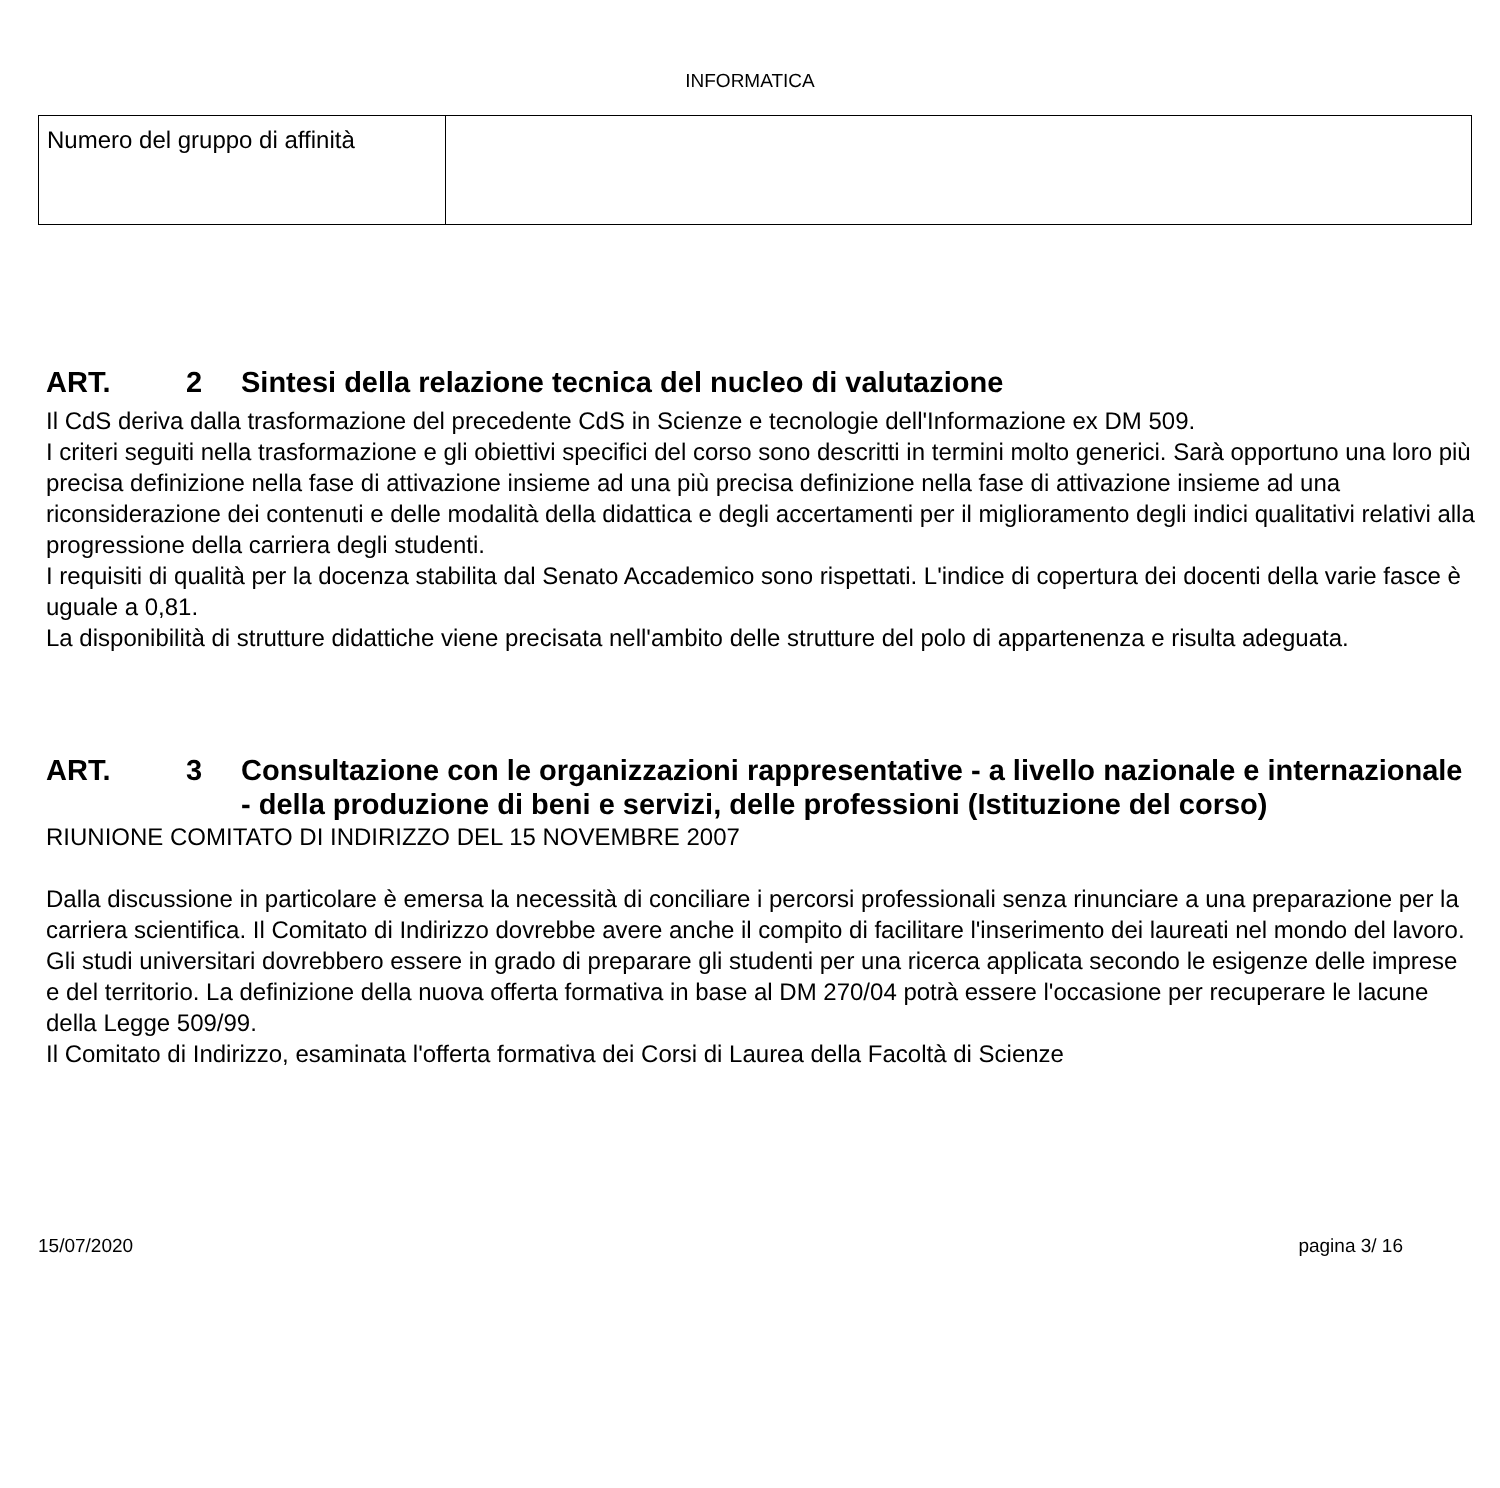INFORMATICA
| Numero del gruppo di affinità | |
ART. 2 Sintesi della relazione tecnica del nucleo di valutazione
Il CdS deriva dalla trasformazione del precedente CdS in Scienze e tecnologie dell'Informazione ex DM 509.
I criteri seguiti nella trasformazione e gli obiettivi specifici del corso sono descritti in termini molto generici. Sarà opportuno una loro più precisa definizione nella fase di attivazione insieme ad una più precisa definizione nella fase di attivazione insieme ad una riconsiderazione dei contenuti e delle modalità della didattica e degli accertamenti per il miglioramento degli indici qualitativi relativi alla progressione della carriera degli studenti.
I requisiti di qualità per la docenza stabilita dal Senato Accademico sono rispettati. L'indice di copertura dei docenti della varie fasce è uguale a 0,81.
La disponibilità di strutture didattiche viene precisata nell'ambito delle strutture del polo di appartenenza e risulta adeguata.
ART. 3 Consultazione con le organizzazioni rappresentative - a livello nazionale e internazionale - della produzione di beni e servizi, delle professioni (Istituzione del corso)
RIUNIONE COMITATO DI INDIRIZZO DEL 15 NOVEMBRE 2007
Dalla discussione in particolare è emersa la necessità di conciliare i percorsi professionali senza rinunciare a una preparazione per la carriera scientifica. Il Comitato di Indirizzo dovrebbe avere anche il compito di facilitare l'inserimento dei laureati nel mondo del lavoro. Gli studi universitari dovrebbero essere in grado di preparare gli studenti per una ricerca applicata secondo le esigenze delle imprese e del territorio. La definizione della nuova offerta formativa in base al DM 270/04 potrà essere l'occasione per recuperare le lacune della Legge 509/99.
Il Comitato di Indirizzo, esaminata l'offerta formativa dei Corsi di Laurea della Facoltà di Scienze
15/07/2020 pagina 3/ 16